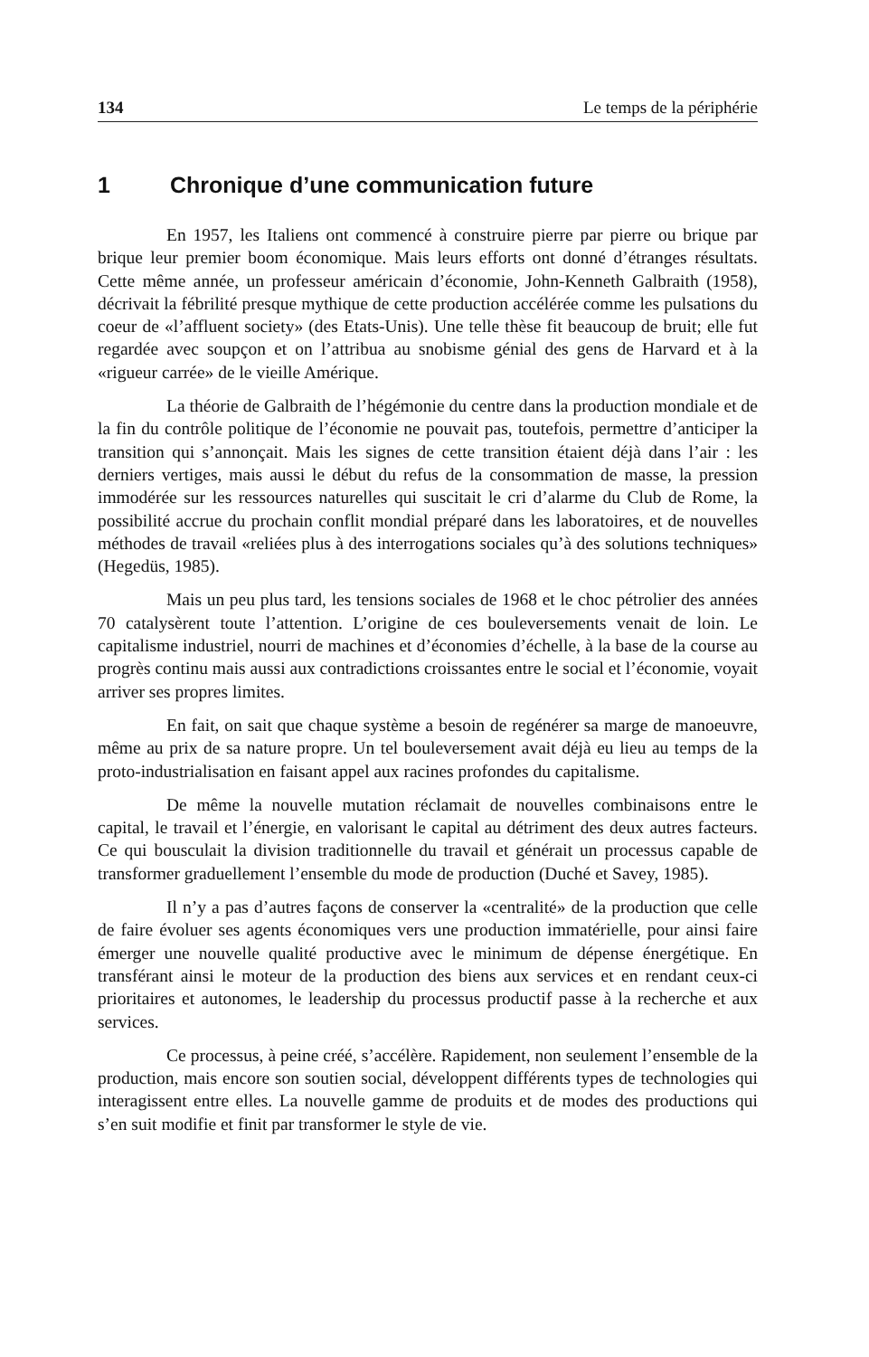134 Le temps de la périphérie
1 Chronique d’une communication future
En 1957, les Italiens ont commencé à construire pierre par pierre ou brique par brique leur premier boom économique. Mais leurs efforts ont donné d’étranges résultats. Cette même année, un professeur américain d’économie, John-Kenneth Galbraith (1958), décrivait la fébrilité presque mythique de cette production accélérée comme les pulsations du coeur de «l’affluent society» (des Etats-Unis). Une telle thèse fit beaucoup de bruit; elle fut regardée avec soupçon et on l’attribua au snobisme génial des gens de Harvard et à la «rigueur carrée» de le vieille Amérique.
La théorie de Galbraith de l’hégémonie du centre dans la production mondiale et de la fin du contrôle politique de l’économie ne pouvait pas, toutefois, permettre d’anticiper la transition qui s’annonçait. Mais les signes de cette transition étaient déjà dans l’air : les derniers vertiges, mais aussi le début du refus de la consommation de masse, la pression immodérée sur les ressources naturelles qui suscitait le cri d’alarme du Club de Rome, la possibilité accrue du prochain conflit mondial préparé dans les laboratoires, et de nouvelles méthodes de travail «reliées plus à des interrogations sociales qu’à des solutions techniques» (Hegedüs, 1985).
Mais un peu plus tard, les tensions sociales de 1968 et le choc pétrolier des années 70 catalysèrent toute l’attention. L’origine de ces bouleversements venait de loin. Le capitalisme industriel, nourri de machines et d’économies d’échelle, à la base de la course au progrès continu mais aussi aux contradictions croissantes entre le social et l’économie, voyait arriver ses propres limites.
En fait, on sait que chaque système a besoin de regénérer sa marge de manoeuvre, même au prix de sa nature propre. Un tel bouleversement avait déjà eu lieu au temps de la proto-industrialisation en faisant appel aux racines profondes du capitalisme.
De même la nouvelle mutation réclamait de nouvelles combinaisons entre le capital, le travail et l’énergie, en valorisant le capital au détriment des deux autres facteurs. Ce qui bousculait la division traditionnelle du travail et générait un processus capable de transformer graduellement l’ensemble du mode de production (Duché et Savey, 1985).
Il n’y a pas d’autres façons de conserver la «centralité» de la production que celle de faire évoluer ses agents économiques vers une production immatérielle, pour ainsi faire émerger une nouvelle qualité productive avec le minimum de dépense énergétique. En transférant ainsi le moteur de la production des biens aux services et en rendant ceux-ci prioritaires et autonomes, le leadership du processus productif passe à la recherche et aux services.
Ce processus, à peine créé, s’accélère. Rapidement, non seulement l’ensemble de la production, mais encore son soutien social, développent différents types de technologies qui interagissent entre elles. La nouvelle gamme de produits et de modes des productions qui s’en suit modifie et finit par transformer le style de vie.